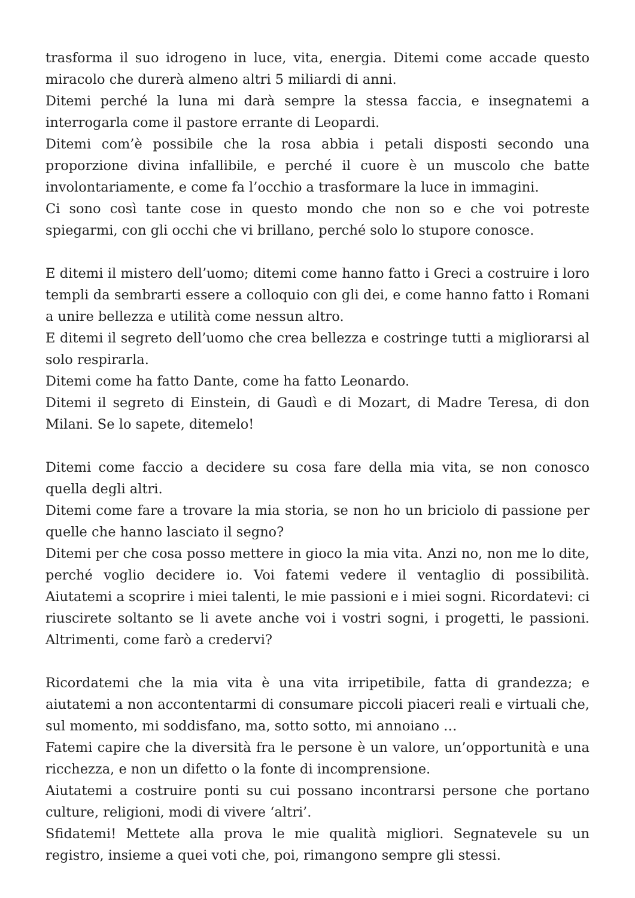trasforma il suo idrogeno in luce, vita, energia. Ditemi come accade questo miracolo che durerà almeno altri 5 miliardi di anni.
Ditemi perché la luna mi darà sempre la stessa faccia, e insegnatemi a interrogarla come il pastore errante di Leopardi.
Ditemi com’è possibile che la rosa abbia i petali disposti secondo una proporzione divina infallibile, e perché il cuore è un muscolo che batte involontariamente, e come fa l’occhio a trasformare la luce in immagini.
Ci sono così tante cose in questo mondo che non so e che voi potreste spiegarmi, con gli occhi che vi brillano, perché solo lo stupore conosce.
E ditemi il mistero dell’uomo; ditemi come hanno fatto i Greci a costruire i loro templi da sembrarti essere a colloquio con gli dei, e come hanno fatto i Romani a unire bellezza e utilità come nessun altro.
E ditemi il segreto dell’uomo che crea bellezza e costringe tutti a migliorarsi al solo respirarla.
Ditemi come ha fatto Dante, come ha fatto Leonardo.
Ditemi il segreto di Einstein, di Gaudì e di Mozart, di Madre Teresa, di don Milani. Se lo sapete, ditemelo!
Ditemi come faccio a decidere su cosa fare della mia vita, se non conosco quella degli altri.
Ditemi come fare a trovare la mia storia, se non ho un briciolo di passione per quelle che hanno lasciato il segno?
Ditemi per che cosa posso mettere in gioco la mia vita. Anzi no, non me lo dite, perché voglio decidere io. Voi fatemi vedere il ventaglio di possibilità. Aiutatemi a scoprire i miei talenti, le mie passioni e i miei sogni. Ricordatevi: ci riuscirete soltanto se li avete anche voi i vostri sogni, i progetti, le passioni. Altrimenti, come farò a credervi?
Ricordatemi che la mia vita è una vita irripetibile, fatta di grandezza; e aiutatemi a non accontentarmi di consumare piccoli piaceri reali e virtuali che, sul momento, mi soddisfano, ma, sotto sotto, mi annoiano …
Fatemi capire che la diversità fra le persone è un valore, un’opportunità e una ricchezza, e non un difetto o la fonte di incomprensione.
Aiutatemi a costruire ponti su cui possano incontrarsi persone che portano culture, religioni, modi di vivere ‘altri’.
Sfidatemi! Mettete alla prova le mie qualità migliori. Segnatevele su un registro, insieme a quei voti che, poi, rimangono sempre gli stessi.